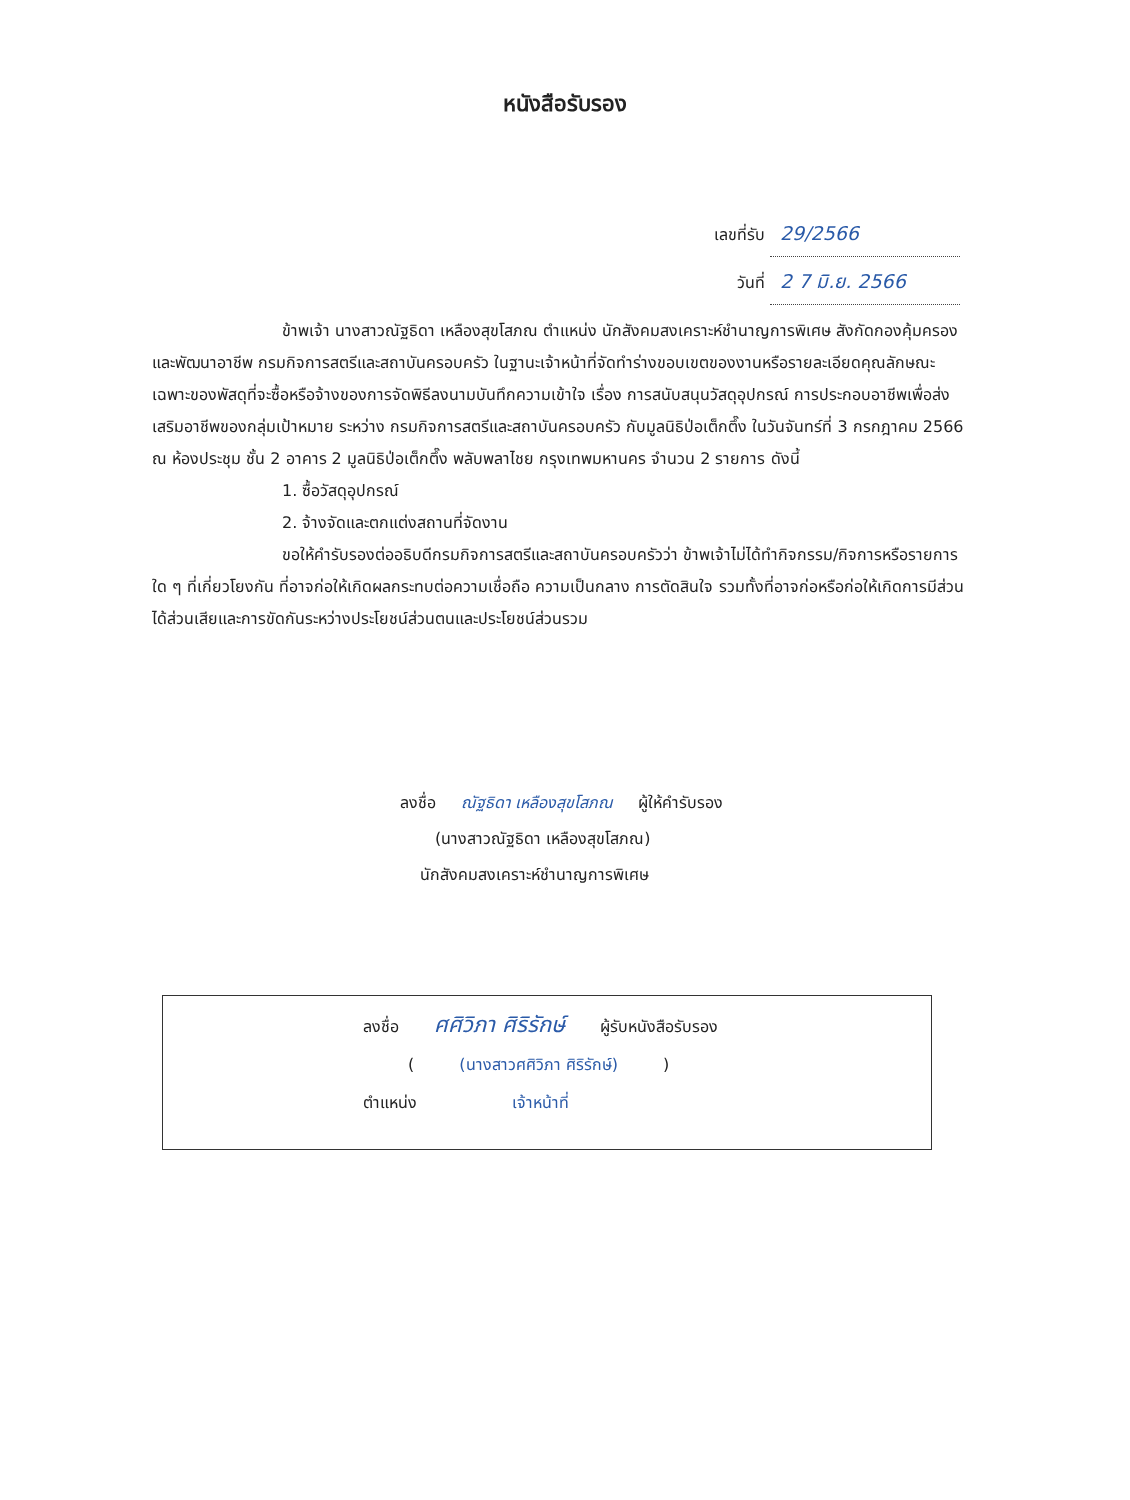หนังสือรับรอง
เลขที่รับ 29/2566
วันที่ 2 7 มิ.ย. 2566
ข้าพเจ้า นางสาวณัฐธิดา เหลืองสุขโสภณ ตำแหน่ง นักสังคมสงเคราะห์ชำนาญการพิเศษ สังกัดกองคุ้มครองและพัฒนาอาชีพ กรมกิจการสตรีและสถาบันครอบครัว ในฐานะเจ้าหน้าที่จัดทำร่างขอบเขตของงานหรือรายละเอียดคุณลักษณะเฉพาะของพัสดุที่จะซื้อหรือจ้างของการจัดพิธีลงนามบันทึกความเข้าใจ เรื่อง การสนับสนุนวัสดุอุปกรณ์ การประกอบอาชีพเพื่อส่งเสริมอาชีพของกลุ่มเป้าหมาย ระหว่าง กรมกิจการสตรีและสถาบันครอบครัว กับมูลนิธิป่อเต็กตึ๊ง ในวันจันทร์ที่ 3 กรกฎาคม 2566 ณ ห้องประชุม ชั้น 2 อาคาร 2 มูลนิธิป่อเต็กตึ๊ง พลับพลาไชย กรุงเทพมหานคร จำนวน 2 รายการ ดังนี้
1. ซื้อวัสดุอุปกรณ์
2. จ้างจัดและตกแต่งสถานที่จัดงาน
ขอให้คำรับรองต่ออธิบดีกรมกิจการสตรีและสถาบันครอบครัวว่า ข้าพเจ้าไม่ได้ทำกิจกรรม/กิจการหรือรายการใด ๆ ที่เกี่ยวโยงกัน ที่อาจก่อให้เกิดผลกระทบต่อความเชื่อถือ ความเป็นกลาง การตัดสินใจ รวมทั้งที่อาจก่อหรือก่อให้เกิดการมีส่วนได้ส่วนเสียและการขัดกันระหว่างประโยชน์ส่วนตนและประโยชน์ส่วนรวม
ลงชื่อ ณัฐธิดา เหลืองสุขโสภณ ผู้ให้คำรับรอง
(นางสาวณัฐธิดา เหลืองสุขโสภณ)
นักสังคมสงเคราะห์ชำนาญการพิเศษ
ลงชื่อ ศศิวิภา ศิริรักษ์ ผู้รับหนังสือรับรอง
( (นางสาวศศิวิภา ศิริรักษ์) )
ตำแหน่ง เจ้าหน้าที่